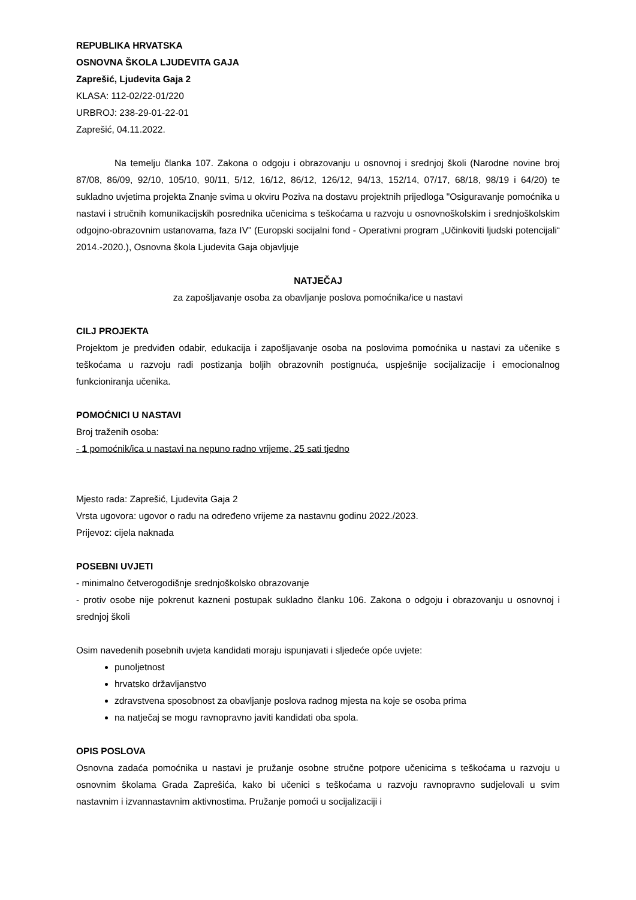REPUBLIKA HRVATSKA
OSNOVNA ŠKOLA LJUDEVITA GAJA
Zaprešić, Ljudevita Gaja 2
KLASA: 112-02/22-01/220
URBROJ: 238-29-01-22-01
Zaprešić, 04.11.2022.
Na temelju članka 107. Zakona o odgoju i obrazovanju u osnovnoj i srednjoj školi (Narodne novine broj 87/08, 86/09, 92/10, 105/10, 90/11, 5/12, 16/12, 86/12, 126/12, 94/13, 152/14, 07/17, 68/18, 98/19 i 64/20) te sukladno uvjetima projekta Znanje svima u okviru Poziva na dostavu projektnih prijedloga "Osiguravanje pomoćnika u nastavi i stručnih komunikacijskih posrednika učenicima s teškoćama u razvoju u osnovnoškolskim i srednjoškolskim odgojno-obrazovnim ustanovama, faza IV" (Europski socijalni fond - Operativni program „Učinkoviti ljudski potencijali“ 2014.-2020.), Osnovna škola Ljudevita Gaja objavljuje
NATJEČAJ
za zapošljavanje osoba za obavljanje poslova pomoćnika/ice u nastavi
CILJ PROJEKTA
Projektom je predviđen odabir, edukacija i zapošljavanje osoba na poslovima pomoćnika u nastavi za učenike s teškoćama u razvoju radi postizanja boljih obrazovnih postignuća, uspješnije socijalizacije i emocionalnog funkcioniranja učenika.
POMOĆNICI U NASTAVI
Broj traženih osoba:
- 1 pomoćnik/ica u nastavi na nepuno radno vrijeme, 25 sati tjedno
Mjesto rada: Zaprešić, Ljudevita Gaja 2
Vrsta ugovora: ugovor o radu na određeno vrijeme za nastavnu godinu 2022./2023.
Prijevoz: cijela naknada
POSEBNI UVJETI
- minimalno četverogodišnje srednjoškolsko obrazovanje
- protiv osobe nije pokrenut kazneni postupak sukladno članku 106. Zakona o odgoju i obrazovanju u osnovnoj i srednjoj školi
Osim navedenih posebnih uvjeta kandidati moraju ispunjavati i sljedeće opće uvjete:
punoljetnost
hrvatsko državljanstvo
zdravstvena sposobnost za obavljanje poslova radnog mjesta na koje se osoba prima
na natječaj se mogu ravnopravno javiti kandidati oba spola.
OPIS POSLOVA
Osnovna zadaća pomoćnika u nastavi je pružanje osobne stručne potpore učenicima s teškoćama u razvoju u osnovnim školama Grada Zaprešića, kako bi učenici s teškoćama u razvoju ravnopravno sudjelovali u svim nastavnim i izvannastavnim aktivnostima. Pružanje pomoći u socijalizaciji i